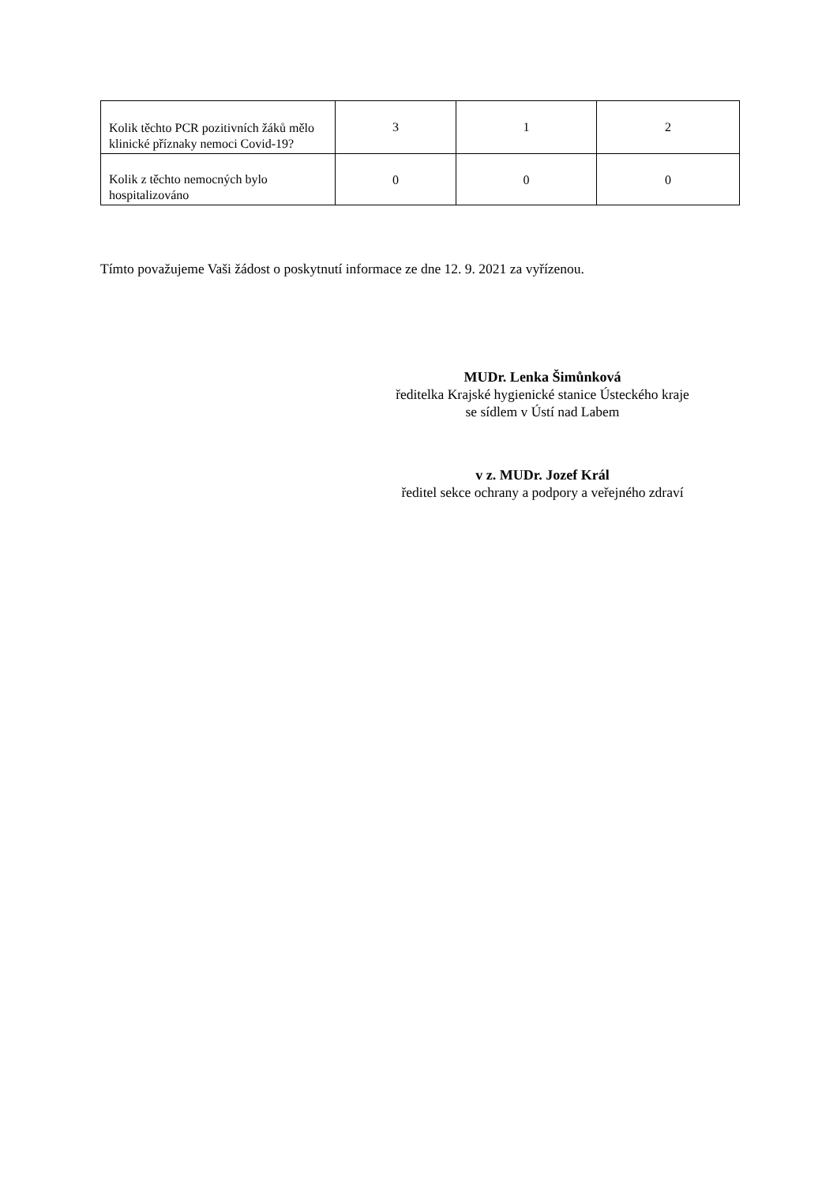| Kolik těchto PCR pozitivních žáků mělo klinické příznaky nemoci Covid-19? | 3 | 1 | 2 |
| Kolik z těchto nemocných bylo hospitalizováno | 0 | 0 | 0 |
Tímto považujeme Vaši žádost o poskytnutí informace ze dne 12. 9. 2021 za vyřízenou.
MUDr. Lenka Šimůnková
ředitelka Krajské hygienické stanice Ústeckého kraje
se sídlem v Ústí nad Labem
v z. MUDr. Jozef Král
ředitel sekce ochrany a podpory a veřejného zdraví